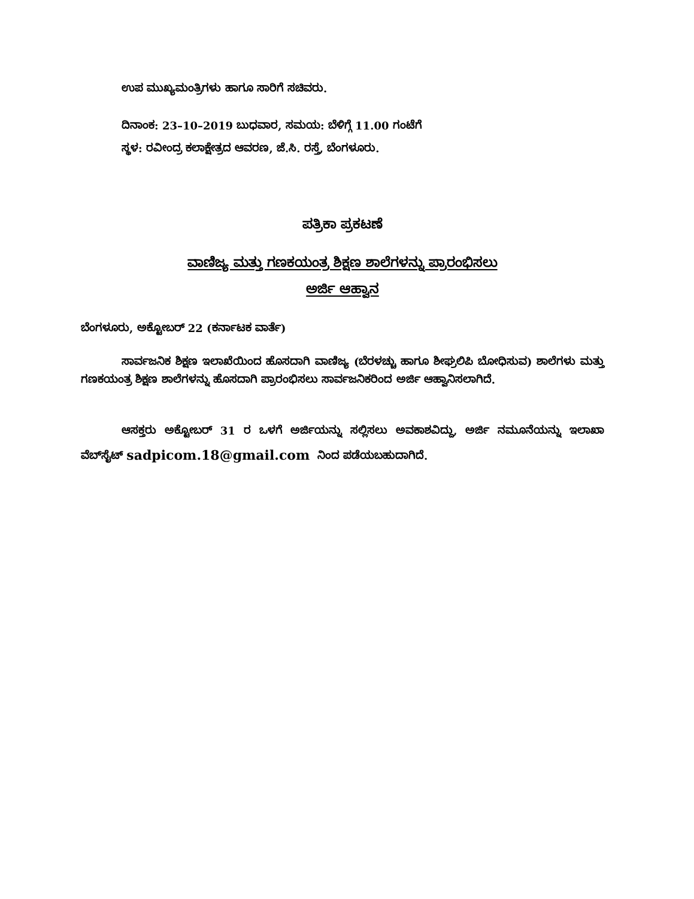ಉಪ ಮುಖ್ಯಮಂತ್ರಿಗಳು ಹಾಗೂ ಸಾರಿಗೆ ಸಚಿವರು.
ದಿನಾಂಕ: 23–10–2019 ಬುಧವಾರ, ಸಮಯ: ಬೆಳಿಗ್ಗೆ 11.00 ಗಂಟೆಗೆ
ಸ್ಥಳ: ರವೀಂದ್ರ ಕಲಾಕ್ಷೇತ್ರದ ಆವರಣ, ಜೆ.ಸಿ. ರಸ್ತೆ, ಬೆಂಗಳೂರು.
ಪತ್ರಿಕಾ ಪ್ರಕಟಣೆ
ವಾಣಿಜ್ಯ ಮತ್ತು ಗಣಕಯಂತ್ರ ಶಿಕ್ಷಣ ಶಾಲೆಗಳನ್ನು ಪ್ರಾರಂಭಿಸಲು
ಅರ್ಜಿ ಆಹ್ವಾನ
ಬೆಂಗಳೂರು, ಅಕ್ಟೋಬರ್ 22 (ಕರ್ನಾಟಕ ವಾರ್ತೆ)
ಸಾರ್ವಜನಿಕ ಶಿಕ್ಷಣ ಇಲಾಖೆಯಿಂದ ಹೊಸದಾಗಿ ವಾಣಿಜ್ಯ (ಬೆರಳಚ್ಚು ಹಾಗೂ ಶೀಘ್ರಲಿಪಿ ಬೋಧಿಸುವ) ಶಾಲೆಗಳು ಮತ್ತು ಗಣಕಯಂತ್ರ ಶಿಕ್ಷಣ ಶಾಲೆಗಳನ್ನು ಹೊಸದಾಗಿ ಪ್ರಾರಂಭಿಸಲು ಸಾರ್ವಜನಿಕರಿಂದ ಅರ್ಜಿ ಆಹ್ವಾನಿಸಲಾಗಿದೆ.
ಆಸಕ್ತರು ಅಕ್ಟೋಬರ್ 31 ರ ಒಳಗೆ ಅರ್ಜಿಯನ್ನು ಸಲ್ಲಿಸಲು ಅವಕಾಶವಿದ್ದು, ಅರ್ಜಿ ನಮೂನೆಯನ್ನು ಇಲಾಖಾ ವೆಬ್‌ಸೈಟ್ sadpicom.18@gmail.com ನಿಂದ ಪಡೆಯಬಹುದಾಗಿದೆ.